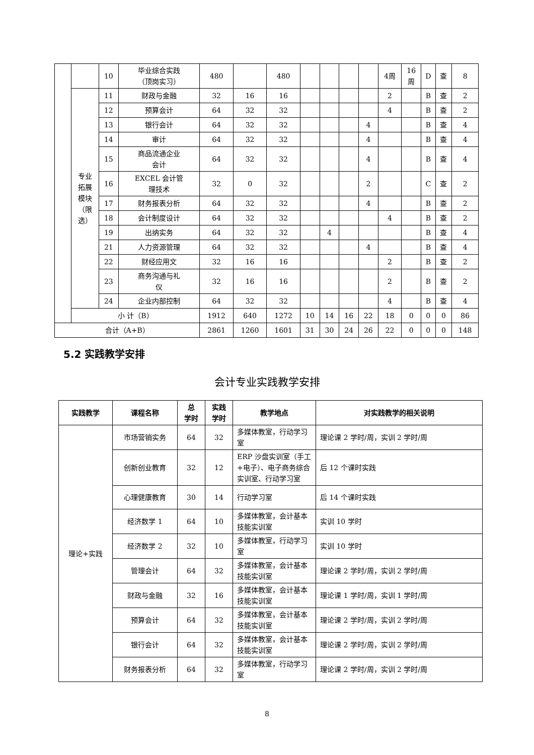| | | 10 | 毕业综合实践 （顶岗实习） | 480 | | 480 | | | | | 4周 | 16 周 | D | 查 | 8 |
| | 专业 拓展 模块 （限 选） | 11 | 财政与金融 | 32 | 16 | 16 | | | | | 2 | | B | 查 | 2 |
| | | 12 | 预算会计 | 64 | 32 | 32 | | | | | 4 | | B | 查 | 2 |
| | | 13 | 银行会计 | 64 | 32 | 32 | | | | 4 | | | B | 查 | 4 |
| | | 14 | 审计 | 64 | 32 | 32 | | | | 4 | | | B | 查 | 4 |
| | | 15 | 商品流通企业 会计 | 64 | 32 | 32 | | | | 4 | | | B | 查 | 4 |
| | | 16 | EXCEL 会计管 理技术 | 32 | 0 | 32 | | | | 2 | | | C | 查 | 2 |
| | | 17 | 财务报表分析 | 64 | 32 | 32 | | | | 4 | | | B | 查 | 2 |
| | | 18 | 会计制度设计 | 64 | 32 | 32 | | | | | 4 | | B | 查 | 2 |
| | | 19 | 出纳实务 | 64 | 32 | 32 | | 4 | | | | | B | 查 | 4 |
| | | 21 | 人力资源管理 | 64 | 32 | 32 | | | | 4 | | | B | 查 | 4 |
| | | 22 | 财经应用文 | 32 | 16 | 16 | | | | | 2 | | B | 查 | 2 |
| | | 23 | 商务沟通与礼 仪 | 32 | 16 | 16 | | | | | 2 | | B | 查 | 2 |
| | | 24 | 企业内部控制 | 64 | 32 | 32 | | | | | 4 | | B | 查 | 4 |
| | 小 计（B） | | | 1912 | 640 | 1272 | 10 | 14 | 16 | 22 | 18 | 0 | 0 | 0 | 86 |
| 合计（A+B） | | | | 2861 | 1260 | 1601 | 31 | 30 | 24 | 26 | 22 | 0 | 0 | 0 | 148 |
5.2 实践教学安排
会计专业实践教学安排
| 实践教学 | 课程名称 | 总 学时 | 实践 学时 | 教学地点 | 对实践教学的相关说明 |
| --- | --- | --- | --- | --- | --- |
| 理论+实践 | 市场营销实务 | 64 | 32 | 多媒体教室，行动学习室 | 理论课 2 学时/周，实训 2 学时/周 |
| | 创新创业教育 | 32 | 12 | ERP 沙盘实训室（手工+电子）、电子商务综合实训室、行动学习室 | 后 12 个课时实践 |
| | 心理健康教育 | 30 | 14 | 行动学习室 | 后 14 个课时实践 |
| | 经济数学 1 | 64 | 10 | 多媒体教室，会计基本技能实训室 | 实训 10 学时 |
| | 经济数学 2 | 32 | 10 | 多媒体教室，行动学习室 | 实训 10 学时 |
| | 管理会计 | 64 | 32 | 多媒体教室，会计基本技能实训室 | 理论课 2 学时/周，实训 2 学时/周 |
| | 财政与金融 | 32 | 16 | 多媒体教室，会计基本技能实训室 | 理论课 1 学时/周，实训 1 学时/周 |
| | 预算会计 | 64 | 32 | 多媒体教室，会计基本技能实训室 | 理论课 2 学时/周，实训 2 学时/周 |
| | 银行会计 | 64 | 32 | 多媒体教室，会计基本技能实训室 | 理论课 2 学时/周，实训 2 学时/周 |
| | 财务报表分析 | 64 | 32 | 多媒体教室，行动学习室 | 理论课 2 学时/周，实训 2 学时/周 |
8